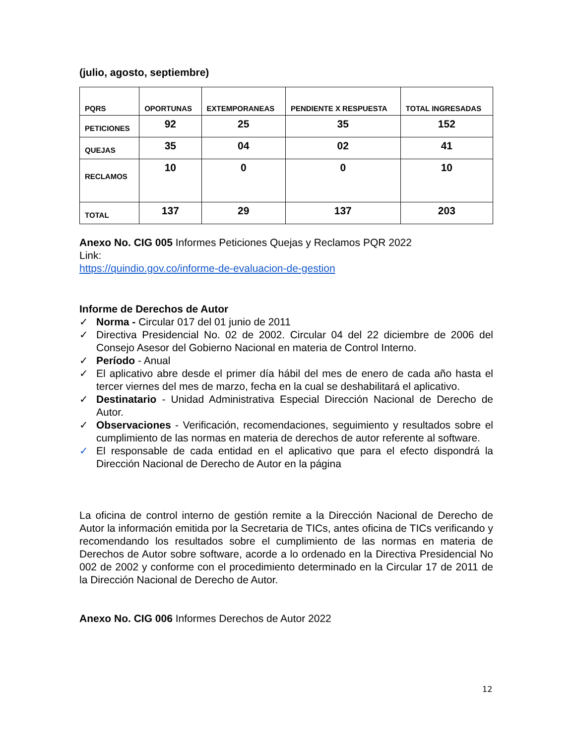(julio, agosto, septiembre)
| PQRS | OPORTUNAS | EXTEMPORANEAS | PENDIENTE X RESPUESTA | TOTAL INGRESADAS |
| --- | --- | --- | --- | --- |
| PETICIONES | 92 | 25 | 35 | 152 |
| QUEJAS | 35 | 04 | 02 | 41 |
| RECLAMOS | 10 | 0 | 0 | 10 |
| TOTAL | 137 | 29 | 137 | 203 |
Anexo No. CIG 005 Informes Peticiones Quejas y Reclamos PQR 2022
Link:
https://quindio.gov.co/informe-de-evaluacion-de-gestion
Informe de Derechos de Autor
✓ Norma - Circular 017 del 01 junio de 2011
✓ Directiva Presidencial No. 02 de 2002. Circular 04 del 22 diciembre de 2006 del Consejo Asesor del Gobierno Nacional en materia de Control Interno.
✓ Período - Anual
✓ El aplicativo abre desde el primer día hábil del mes de enero de cada año hasta el tercer viernes del mes de marzo, fecha en la cual se deshabilitará el aplicativo.
✓ Destinatario - Unidad Administrativa Especial Dirección Nacional de Derecho de Autor.
✓ Observaciones - Verificación, recomendaciones, seguimiento y resultados sobre el cumplimiento de las normas en materia de derechos de autor referente al software.
✓ El responsable de cada entidad en el aplicativo que para el efecto dispondrá la Dirección Nacional de Derecho de Autor en la página
La oficina de control interno de gestión remite a la Dirección Nacional de Derecho de Autor la información emitida por la Secretaria de TICs, antes oficina de TICs verificando y recomendando los resultados sobre el cumplimiento de las normas en materia de Derechos de Autor sobre software, acorde a lo ordenado en la Directiva Presidencial No 002 de 2002 y conforme con el procedimiento determinado en la Circular 17 de 2011 de la Dirección Nacional de Derecho de Autor.
Anexo No. CIG 006 Informes Derechos de Autor 2022
12